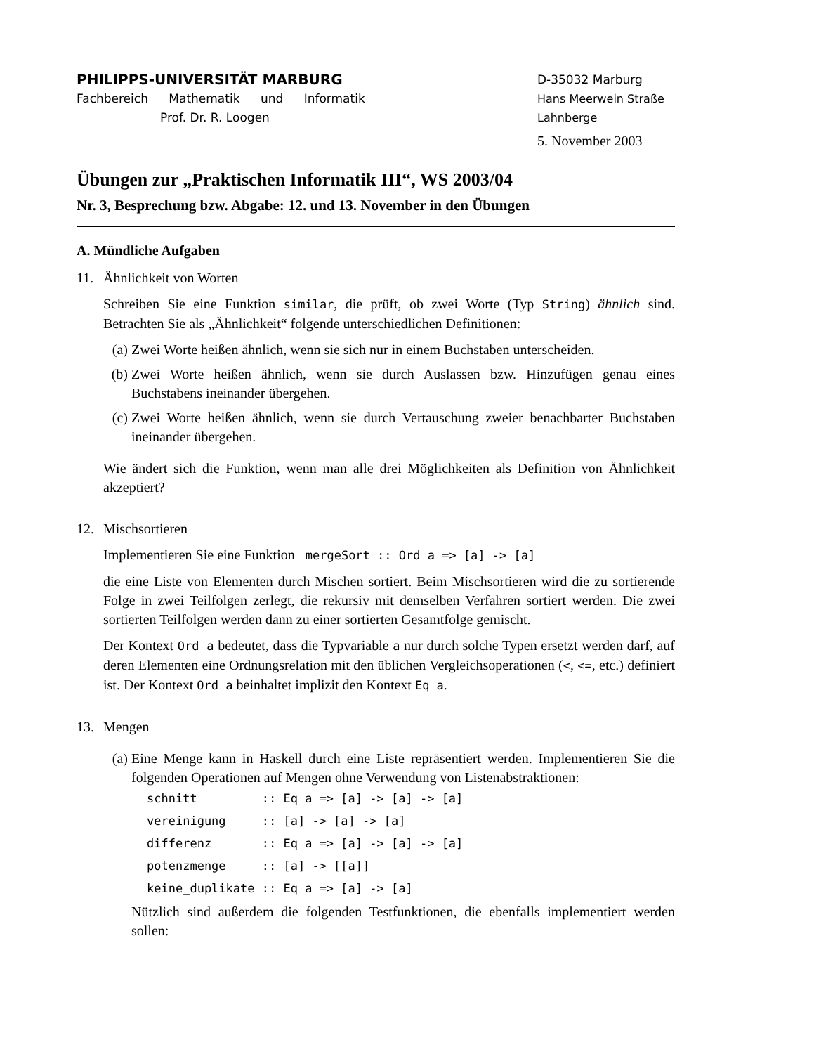PHILIPPS-UNIVERSITÄT MARBURG
Fachbereich Mathematik und Informatik
Prof. Dr. R. Loogen
D-35032 Marburg
Hans Meerwein Straße
Lahnberge
5. November 2003
Übungen zur „Praktischen Informatik III“, WS 2003/04
Nr. 3, Besprechung bzw. Abgabe: 12. und 13. November in den Übungen
A. Mündliche Aufgaben
11. Ähnlichkeit von Worten
Schreiben Sie eine Funktion similar, die prüft, ob zwei Worte (Typ String) ähnlich sind. Betrachten Sie als „Ähnlichkeit“ folgende unterschiedlichen Definitionen:
(a) Zwei Worte heißen ähnlich, wenn sie sich nur in einem Buchstaben unterscheiden.
(b) Zwei Worte heißen ähnlich, wenn sie durch Auslassen bzw. Hinzufügen genau eines Buchstabens ineinander übergehen.
(c) Zwei Worte heißen ähnlich, wenn sie durch Vertauschung zweier benachbarter Buchstaben ineinander übergehen.
Wie ändert sich die Funktion, wenn man alle drei Möglichkeiten als Definition von Ähnlichkeit akzeptiert?
12. Mischsortieren
Implementieren Sie eine Funktion mergeSort :: Ord a => [a] -> [a]
die eine Liste von Elementen durch Mischen sortiert. Beim Mischsortieren wird die zu sortierende Folge in zwei Teilfolgen zerlegt, die rekursiv mit demselben Verfahren sortiert werden. Die zwei sortierten Teilfolgen werden dann zu einer sortierten Gesamtfolge gemischt.
Der Kontext Ord a bedeutet, dass die Typvariable a nur durch solche Typen ersetzt werden darf, auf deren Elementen eine Ordnungsrelation mit den üblichen Vergleichsoperationen (<, <=, etc.) definiert ist. Der Kontext Ord a beinhaltet implizit den Kontext Eq a.
13. Mengen
(a) Eine Menge kann in Haskell durch eine Liste repräsentiert werden. Implementieren Sie die folgenden Operationen auf Mengen ohne Verwendung von Listenabstraktionen:
schnitt         :: Eq a => [a] -> [a] -> [a]
vereinigung     :: [a] -> [a] -> [a]
differenz       :: Eq a => [a] -> [a] -> [a]
potenzmenge     :: [a] -> [[a]]
keine_duplikate :: Eq a => [a] -> [a]
Nützlich sind außerdem die folgenden Testfunktionen, die ebenfalls implementiert werden sollen: